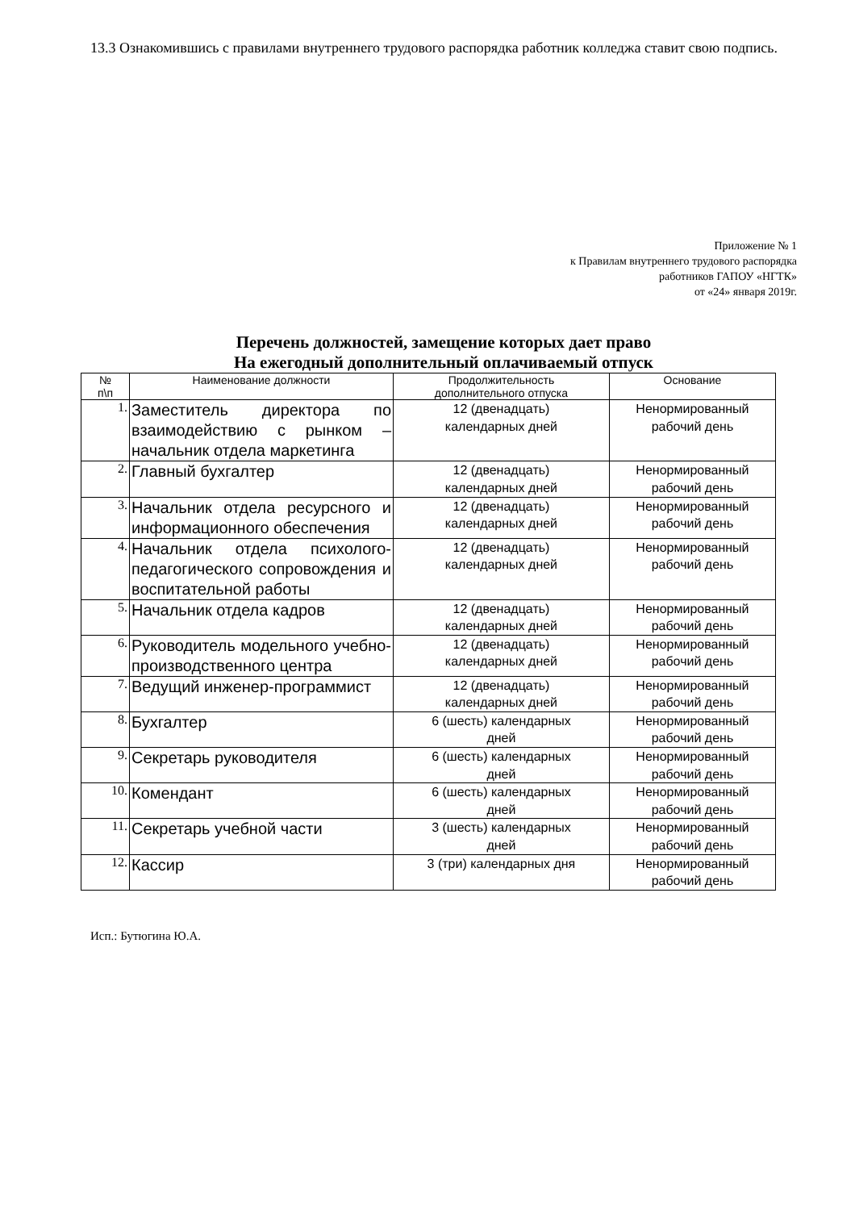13.3 Ознакомившись с правилами внутреннего трудового распорядка работник колледжа ставит свою подпись.
Приложение № 1
к Правилам внутреннего трудового распорядка
работников ГАПОУ «НГТК»
от «24» января 2019г.
Перечень должностей, замещение которых дает право
На ежегодный дополнительный оплачиваемый отпуск
| № п\п | Наименование должности | Продолжительность дополнительного отпуска | Основание |
| --- | --- | --- | --- |
| 1. | Заместитель директора по взаимодействию с рынком – начальник отдела маркетинга | 12 (двенадцать) календарных дней | Ненормированный рабочий день |
| 2. | Главный бухгалтер | 12 (двенадцать) календарных дней | Ненормированный рабочий день |
| 3. | Начальник отдела ресурсного и информационного обеспечения | 12 (двенадцать) календарных дней | Ненормированный рабочий день |
| 4. | Начальник отдела психолого-педагогического сопровождения и воспитательной работы | 12 (двенадцать) календарных дней | Ненормированный рабочий день |
| 5. | Начальник отдела кадров | 12 (двенадцать) календарных дней | Ненормированный рабочий день |
| 6. | Руководитель модельного учебно-производственного центра | 12 (двенадцать) календарных дней | Ненормированный рабочий день |
| 7. | Ведущий инженер-программист | 12 (двенадцать) календарных дней | Ненормированный рабочий день |
| 8. | Бухгалтер | 6 (шесть) календарных дней | Ненормированный рабочий день |
| 9. | Секретарь руководителя | 6 (шесть) календарных дней | Ненормированный рабочий день |
| 10. | Комендант | 6 (шесть) календарных дней | Ненормированный рабочий день |
| 11. | Секретарь учебной части | 3 (шесть) календарных дней | Ненормированный рабочий день |
| 12. | Кассир | 3 (три) календарных дня | Ненормированный рабочий день |
Исп.: Бутюгина Ю.А.